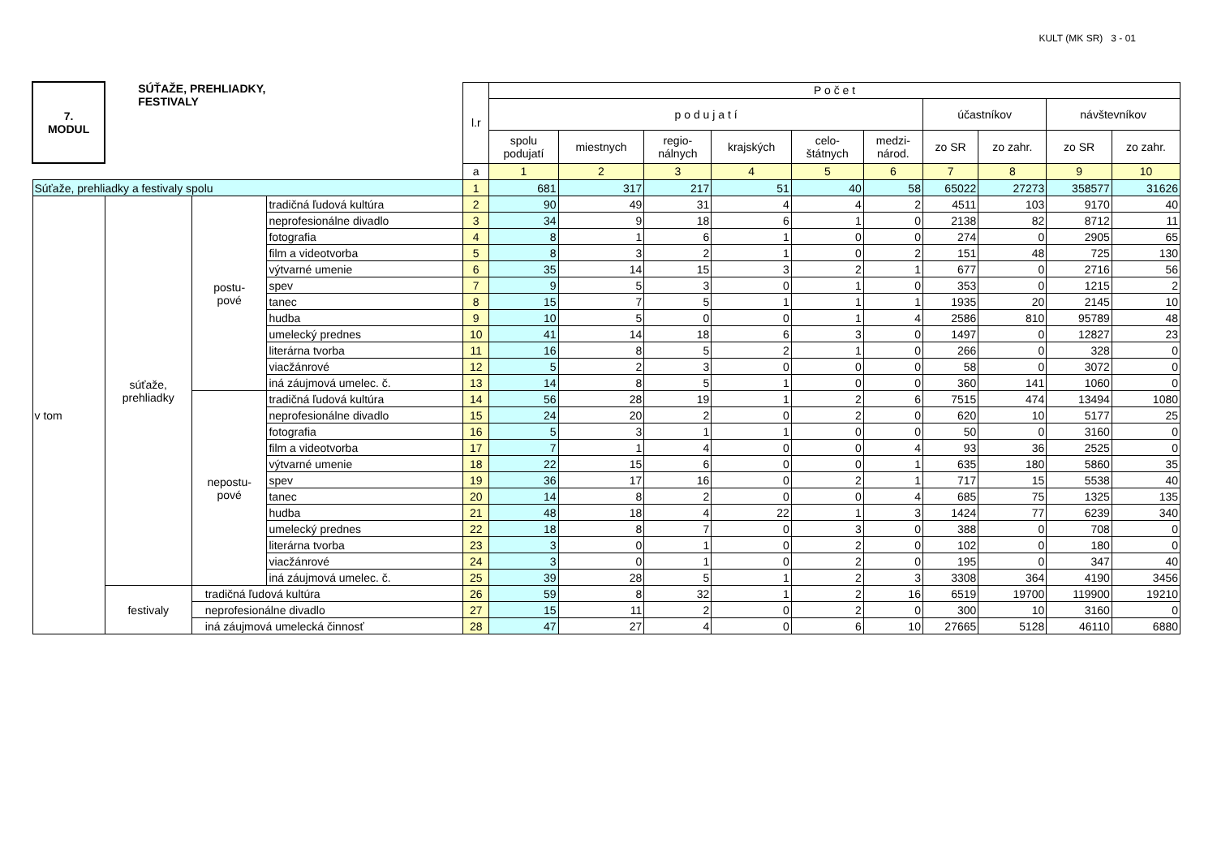KULT (MK SR) 3 - 01
| 7. MODUL | SÚŤAŽE, PREHLIADKY, FESTIVALY | | | l.r | P o č e t | | | | | | | | | |
| --- | --- | --- | --- | --- | --- | --- | --- | --- | --- | --- | --- | --- | --- | --- |
| | | | | | p o d u j a t í | | | | | | účastníkov | | návštevníkov | |
| | | | | | spolu podujatí | miestnych | regio- nálnych | krajských | celo- štátnych | medzi- národ. | zo SR | zo zahr. | zo SR | zo zahr. |
| | | | | a | 1 | 2 | 3 | 4 | 5 | 6 | 7 | 8 | 9 | 10 |
| Súťaže, prehliadky a festivaly spolu | | | | 1 | 681 | 317 | 217 | 51 | 40 | 58 | 65022 | 27273 | 358577 | 31626 |
| v tom | súťaže, prehliadky | postu- pové | tradičná ľudová kultúra | 2 | 90 | 49 | 31 | 4 | 4 | 2 | 4511 | 103 | 9170 | 40 |
| | | | neprofesionálne divadlo | 3 | 34 | 9 | 18 | 6 | 1 | 0 | 2138 | 82 | 8712 | 11 |
| | | | fotografia | 4 | 8 | 1 | 6 | 1 | 0 | 0 | 274 | 0 | 2905 | 65 |
| | | | film a videotvorba | 5 | 8 | 3 | 2 | 1 | 0 | 2 | 151 | 48 | 725 | 130 |
| | | | výtvarné umenie | 6 | 35 | 14 | 15 | 3 | 2 | 1 | 677 | 0 | 2716 | 56 |
| | | | spev | 7 | 9 | 5 | 3 | 0 | 1 | 0 | 353 | 0 | 1215 | 2 |
| | | | tanec | 8 | 15 | 7 | 5 | 1 | 1 | 1 | 1935 | 20 | 2145 | 10 |
| | | | hudba | 9 | 10 | 5 | 0 | 0 | 1 | 4 | 2586 | 810 | 95789 | 48 |
| | | | umelecký prednes | 10 | 41 | 14 | 18 | 6 | 3 | 0 | 1497 | 0 | 12827 | 23 |
| | | | literárna tvorba | 11 | 16 | 8 | 5 | 2 | 1 | 0 | 266 | 0 | 328 | 0 |
| | | | viacžánrové | 12 | 5 | 2 | 3 | 0 | 0 | 0 | 58 | 0 | 3072 | 0 |
| | | | iná záujmová umelec. č. | 13 | 14 | 8 | 5 | 1 | 0 | 0 | 360 | 141 | 1060 | 0 |
| | | nepostu- pové | tradičná ľudová kultúra | 14 | 56 | 28 | 19 | 1 | 2 | 6 | 7515 | 474 | 13494 | 1080 |
| | | | neprofesionálne divadlo | 15 | 24 | 20 | 2 | 0 | 2 | 0 | 620 | 10 | 5177 | 25 |
| | | | fotografia | 16 | 5 | 3 | 1 | 1 | 0 | 0 | 50 | 0 | 3160 | 0 |
| | | | film a videotvorba | 17 | 7 | 1 | 4 | 0 | 0 | 4 | 93 | 36 | 2525 | 0 |
| | | | výtvarné umenie | 18 | 22 | 15 | 6 | 0 | 0 | 1 | 635 | 180 | 5860 | 35 |
| | | | spev | 19 | 36 | 17 | 16 | 0 | 2 | 1 | 717 | 15 | 5538 | 40 |
| | | | tanec | 20 | 14 | 8 | 2 | 0 | 0 | 4 | 685 | 75 | 1325 | 135 |
| | | | hudba | 21 | 48 | 18 | 4 | 22 | 1 | 3 | 1424 | 77 | 6239 | 340 |
| | | | umelecký prednes | 22 | 18 | 8 | 7 | 0 | 3 | 0 | 388 | 0 | 708 | 0 |
| | | | literárna tvorba | 23 | 3 | 0 | 1 | 0 | 2 | 0 | 102 | 0 | 180 | 0 |
| | | | viacžánrové | 24 | 3 | 0 | 1 | 0 | 2 | 0 | 195 | 0 | 347 | 40 |
| | | | iná záujmová umelec. č. | 25 | 39 | 28 | 5 | 1 | 2 | 3 | 3308 | 364 | 4190 | 3456 |
| | festivaly | tradičná ľudová kultúra | | 26 | 59 | 8 | 32 | 1 | 2 | 16 | 6519 | 19700 | 119900 | 19210 |
| | | neprofesionálne divadlo | | 27 | 15 | 11 | 2 | 0 | 2 | 0 | 300 | 10 | 3160 | 0 |
| | | iná záujmová umelecká činnosť | | 28 | 47 | 27 | 4 | 0 | 6 | 10 | 27665 | 5128 | 46110 | 6880 |